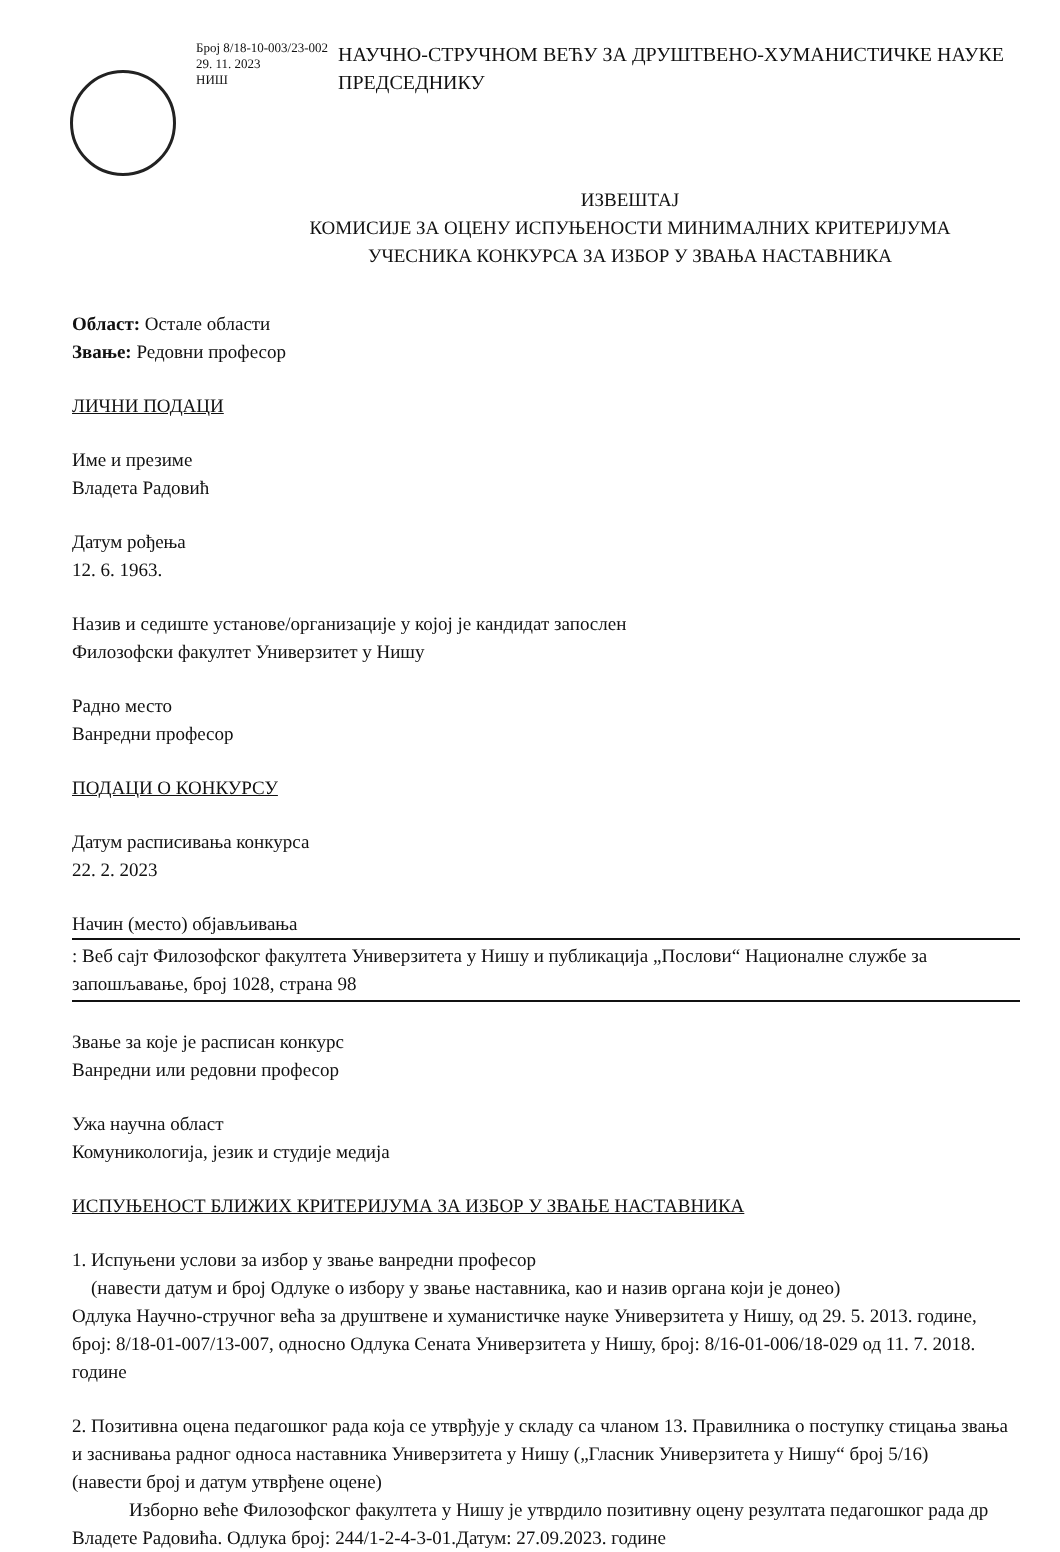Број 8/18-10-003/23-002
29. 11. 2023
НИШ
НАУЧНО-СТРУЧНОМ ВЕЋУ ЗА ДРУШТВЕНО-ХУМАНИСТИЧКЕ НАУКЕ
ПРЕДСЕДНИКУ
ИЗВЕШТАЈ
КОМИСИЈЕ ЗА ОЦЕНУ ИСПУЊЕНОСТИ МИНИМАЛНИХ КРИТЕРИЈУМА
УЧЕСНИКА КОНКУРСА ЗА ИЗБОР У ЗВАЊА НАСТАВНИКА
Област: Остале области
Звање: Редовни професор
ЛИЧНИ ПОДАЦИ
Име и презиме
Владета Радовић
Датум рођења
12. 6. 1963.
Назив и седиште установе/организације у којој је кандидат запослен
Филозофски факултет Универзитет у Нишу
Радно место
Ванредни професор
ПОДАЦИ О КОНКУРСУ
Датум расписивања конкурса
22. 2. 2023
Начин (место) објављивања
: Веб сајт Филозофског факултета Универзитета у Нишу и публикација „Послови“ Националне службе за запошљавање, број 1028, страна 98
Звање за које је расписан конкурс
Ванредни или редовни професор
Ужа научна област
Комуникологија, језик и студије медија
ИСПУЊЕНОСТ БЛИЖИХ КРИТЕРИЈУМА ЗА ИЗБОР У ЗВАЊЕ НАСТАВНИКА
1. Испуњени услови за избор у звање ванредни професор
(навести датум и број Одлуке о избору у звање наставника, као и назив органа који је донео)
Одлука Научно-стручног већа за друштвене и хуманистичке науке Универзитета у Нишу, од 29. 5. 2013. године, број: 8/18-01-007/13-007, односно Одлука Сената Универзитета у Нишу, број: 8/16-01-006/18-029 од 11. 7. 2018. године
2. Позитивна оцена педагошког рада која се утврђује у складу са чланом 13. Правилника о поступку стицања звања и заснивања радног односа наставника Универзитета у Нишу („Гласник Универзитета у Нишу“ број 5/16)
(навести број и датум утврђене оцене)
Изборно веће Филозофског факултета у Нишу је утврдило позитивну оцену резултата педагошког рада др Владете Радовића. Одлука број: 244/1-2-4-3-01.Датум: 27.09.2023. године